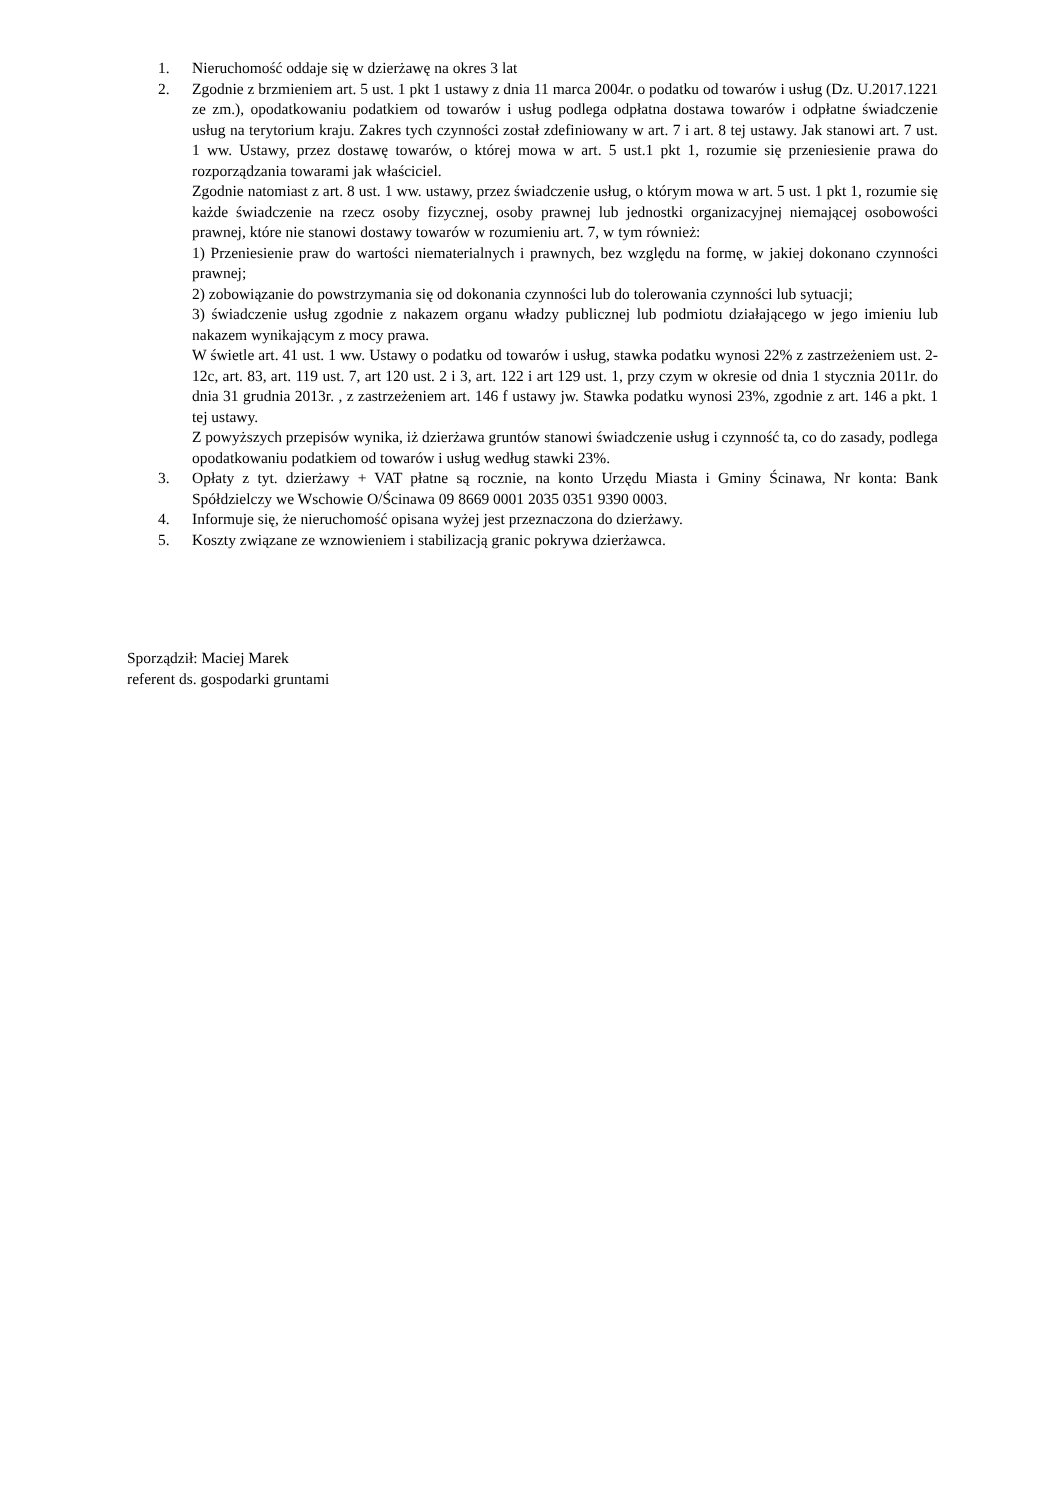1. Nieruchomość oddaje się w dzierżawę na okres 3 lat
2. Zgodnie z brzmieniem art. 5 ust. 1 pkt 1 ustawy z dnia 11 marca 2004r. o podatku od towarów i usług (Dz. U.2017.1221 ze zm.), opodatkowaniu podatkiem od towarów i usług podlega odpłatna dostawa towarów i odpłatne świadczenie usług na terytorium kraju. Zakres tych czynności został zdefiniowany w art. 7 i art. 8 tej ustawy. Jak stanowi art. 7 ust. 1 ww. Ustawy, przez dostawę towarów, o której mowa w art. 5 ust.1 pkt 1, rozumie się przeniesienie prawa do rozporządzania towarami jak właściciel.
Zgodnie natomiast z art. 8 ust. 1 ww. ustawy, przez świadczenie usług, o którym mowa w art. 5 ust. 1 pkt 1, rozumie się każde świadczenie na rzecz osoby fizycznej, osoby prawnej lub jednostki organizacyjnej niemającej osobowości prawnej, które nie stanowi dostawy towarów w rozumieniu art. 7, w tym również:
1) Przeniesienie praw do wartości niematerialnych i prawnych, bez względu na formę, w jakiej dokonano czynności prawnej;
2) zobowiązanie do powstrzymania się od dokonania czynności lub do tolerowania czynności lub sytuacji;
3) świadczenie usług zgodnie z nakazem organu władzy publicznej lub podmiotu działającego w jego imieniu lub nakazem wynikającym z mocy prawa.
W świetle art. 41 ust. 1 ww. Ustawy o podatku od towarów i usług, stawka podatku wynosi 22% z zastrzeżeniem ust. 2-12c, art. 83, art. 119 ust. 7, art 120 ust. 2 i 3, art. 122 i art 129 ust. 1, przy czym w okresie od dnia 1 stycznia 2011r. do dnia 31 grudnia 2013r. , z zastrzeżeniem art. 146 f ustawy jw. Stawka podatku wynosi 23%, zgodnie z art. 146 a pkt. 1 tej ustawy.
Z powyższych przepisów wynika, iż dzierżawa gruntów stanowi świadczenie usług i czynność ta, co do zasady, podlega opodatkowaniu podatkiem od towarów i usług według stawki 23%.
3. Opłaty z tyt. dzierżawy + VAT płatne są rocznie, na konto Urzędu Miasta i Gminy Ścinawa, Nr konta: Bank Spółdzielczy we Wschowie O/Ścinawa 09 8669 0001 2035 0351 9390 0003.
4. Informuje się, że nieruchomość opisana wyżej jest przeznaczona do dzierżawy.
5. Koszty związane ze wznowieniem i stabilizacją granic pokrywa dzierżawca.
Sporządził: Maciej Marek
referent ds. gospodarki gruntami